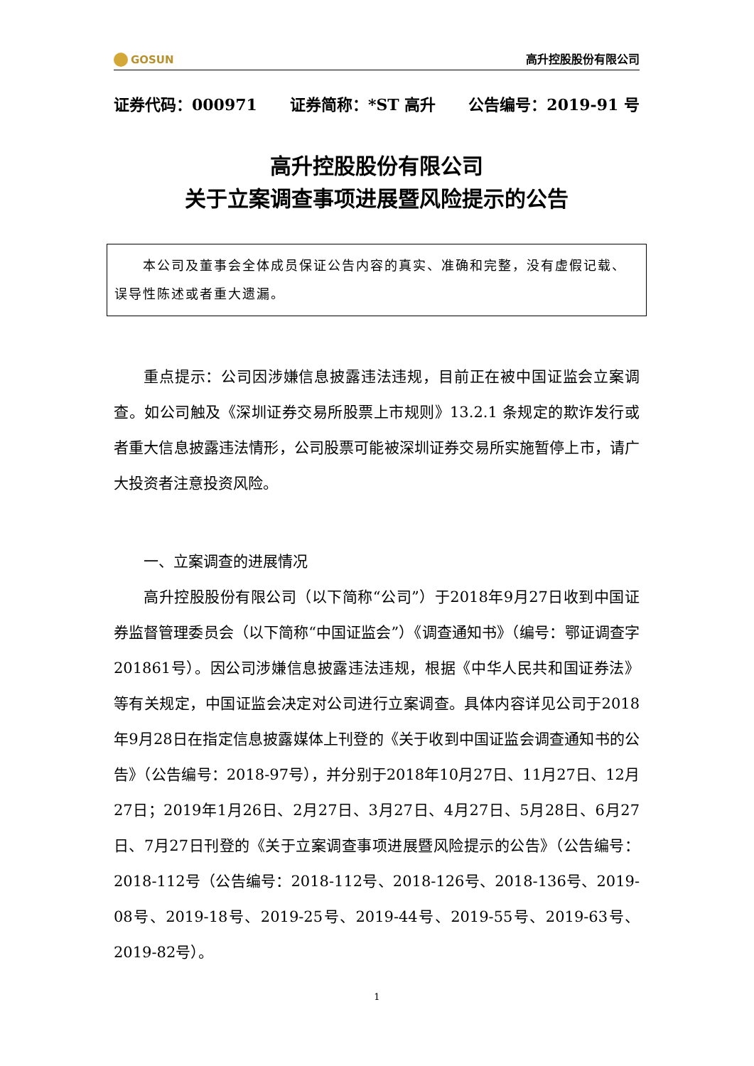GOSUN
高升控股股份有限公司
证券代码：000971 证券简称：*ST 高升 公告编号：2019-91 号
高升控股股份有限公司
关于立案调查事项进展暨风险提示的公告
  本公司及董事会全体成员保证公告内容的真实、准确和完整，没有虚假记载、误导性陈述或者重大遗漏。
重点提示：公司因涉嫌信息披露违法违规，目前正在被中国证监会立案调查。如公司触及《深圳证券交易所股票上市规则》13.2.1 条规定的欺诈发行或者重大信息披露违法情形，公司股票可能被深圳证券交易所实施暂停上市，请广大投资者注意投资风险。
一、立案调查的进展情况
高升控股股份有限公司（以下简称“公司”）于2018年9月27日收到中国证券监督管理委员会（以下简称“中国证监会”）《调查通知书》（编号：鄂证调查字201861号）。因公司涉嫌信息披露违法违规，根据《中华人民共和国证券法》等有关规定，中国证监会决定对公司进行立案调查。具体内容详见公司于2018年9月28日在指定信息披露媒体上刊登的《关于收到中国证监会调查通知书的公告》（公告编号：2018-97号），并分别于2018年10月27日、11月27日、12月27日；2019年1月26日、2月27日、3月27日、4月27日、5月28日、6月27日、7月27日刊登的《关于立案调查事项进展暨风险提示的公告》（公告编号：2018-112号（公告编号：2018-112号、2018-126号、2018-136号、2019-08号、2019-18号、2019-25号、2019-44号、2019-55号、2019-63号、2019-82号）。
1